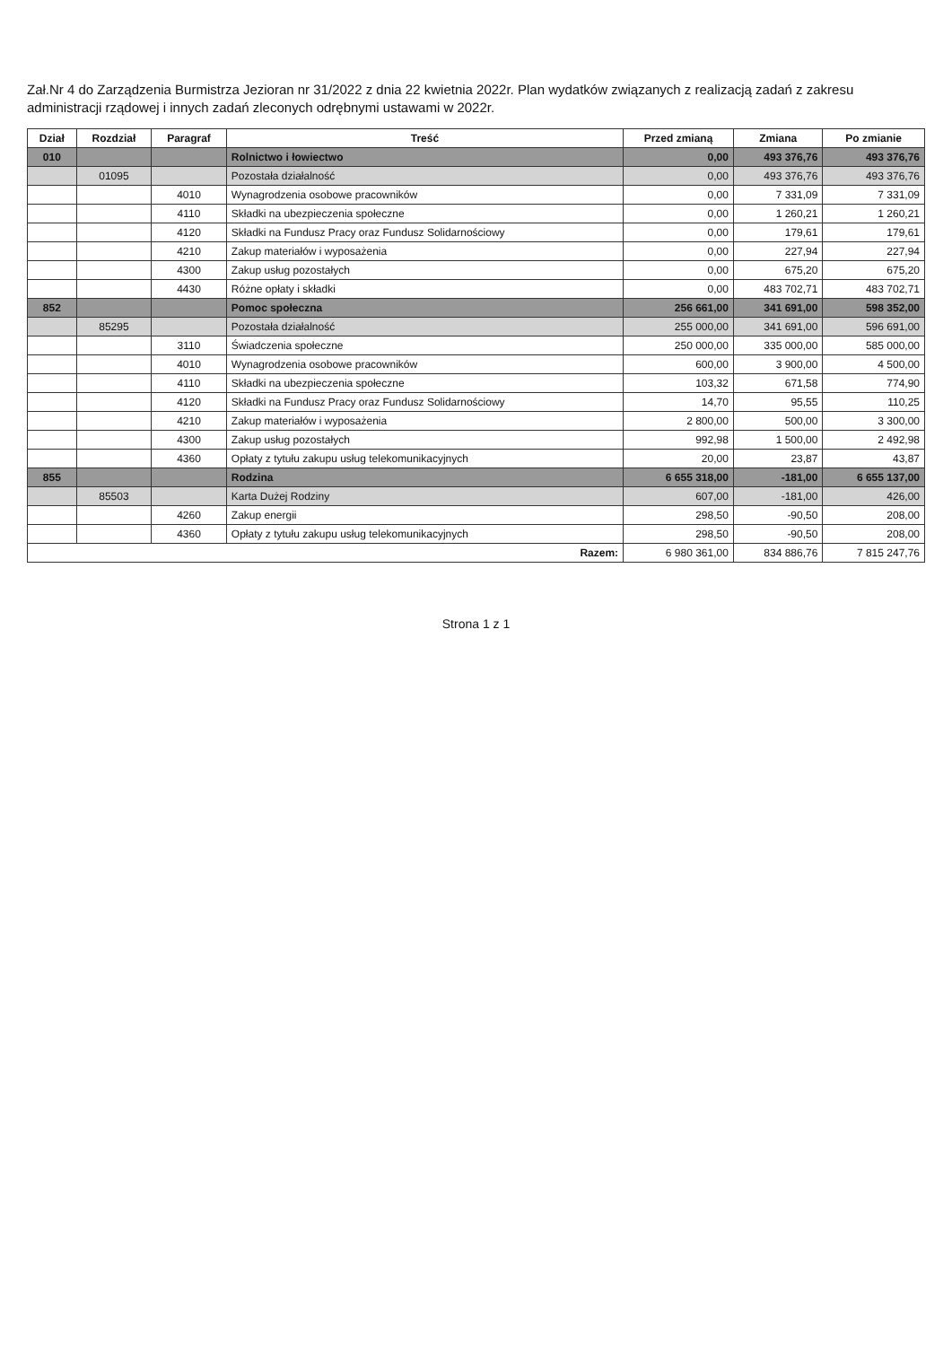Zał.Nr 4 do Zarządzenia Burmistrza Jezioran nr 31/2022 z dnia 22 kwietnia 2022r. Plan wydatków związanych z realizacją zadań z zakresu administracji rządowej i innych zadań zleconych odrębnymi ustawami w 2022r.
| Dział | Rozdział | Paragraf | Treść | Przed zmianą | Zmiana | Po zmianie |
| --- | --- | --- | --- | --- | --- | --- |
| 010 | | | Rolnictwo i łowiectwo | 0,00 | 493 376,76 | 493 376,76 |
| | 01095 | | Pozostała działalność | 0,00 | 493 376,76 | 493 376,76 |
| | | 4010 | Wynagrodzenia osobowe pracowników | 0,00 | 7 331,09 | 7 331,09 |
| | | 4110 | Składki na ubezpieczenia społeczne | 0,00 | 1 260,21 | 1 260,21 |
| | | 4120 | Składki na Fundusz Pracy oraz Fundusz Solidarnościowy | 0,00 | 179,61 | 179,61 |
| | | 4210 | Zakup materiałów i wyposażenia | 0,00 | 227,94 | 227,94 |
| | | 4300 | Zakup usług pozostałych | 0,00 | 675,20 | 675,20 |
| | | 4430 | Różne opłaty i składki | 0,00 | 483 702,71 | 483 702,71 |
| 852 | | | Pomoc społeczna | 256 661,00 | 341 691,00 | 598 352,00 |
| | 85295 | | Pozostała działalność | 255 000,00 | 341 691,00 | 596 691,00 |
| | | 3110 | Świadczenia społeczne | 250 000,00 | 335 000,00 | 585 000,00 |
| | | 4010 | Wynagrodzenia osobowe pracowników | 600,00 | 3 900,00 | 4 500,00 |
| | | 4110 | Składki na ubezpieczenia społeczne | 103,32 | 671,58 | 774,90 |
| | | 4120 | Składki na Fundusz Pracy oraz Fundusz Solidarnościowy | 14,70 | 95,55 | 110,25 |
| | | 4210 | Zakup materiałów i wyposażenia | 2 800,00 | 500,00 | 3 300,00 |
| | | 4300 | Zakup usług pozostałych | 992,98 | 1 500,00 | 2 492,98 |
| | | 4360 | Opłaty z tytułu zakupu usług telekomunikacyjnych | 20,00 | 23,87 | 43,87 |
| 855 | | | Rodzina | 6 655 318,00 | -181,00 | 6 655 137,00 |
| | 85503 | | Karta Dużej Rodziny | 607,00 | -181,00 | 426,00 |
| | | 4260 | Zakup energii | 298,50 | -90,50 | 208,00 |
| | | 4360 | Opłaty z tytułu zakupu usług telekomunikacyjnych | 298,50 | -90,50 | 208,00 |
| Razem: | | | | 6 980 361,00 | 834 886,76 | 7 815 247,76 |
Strona 1 z 1